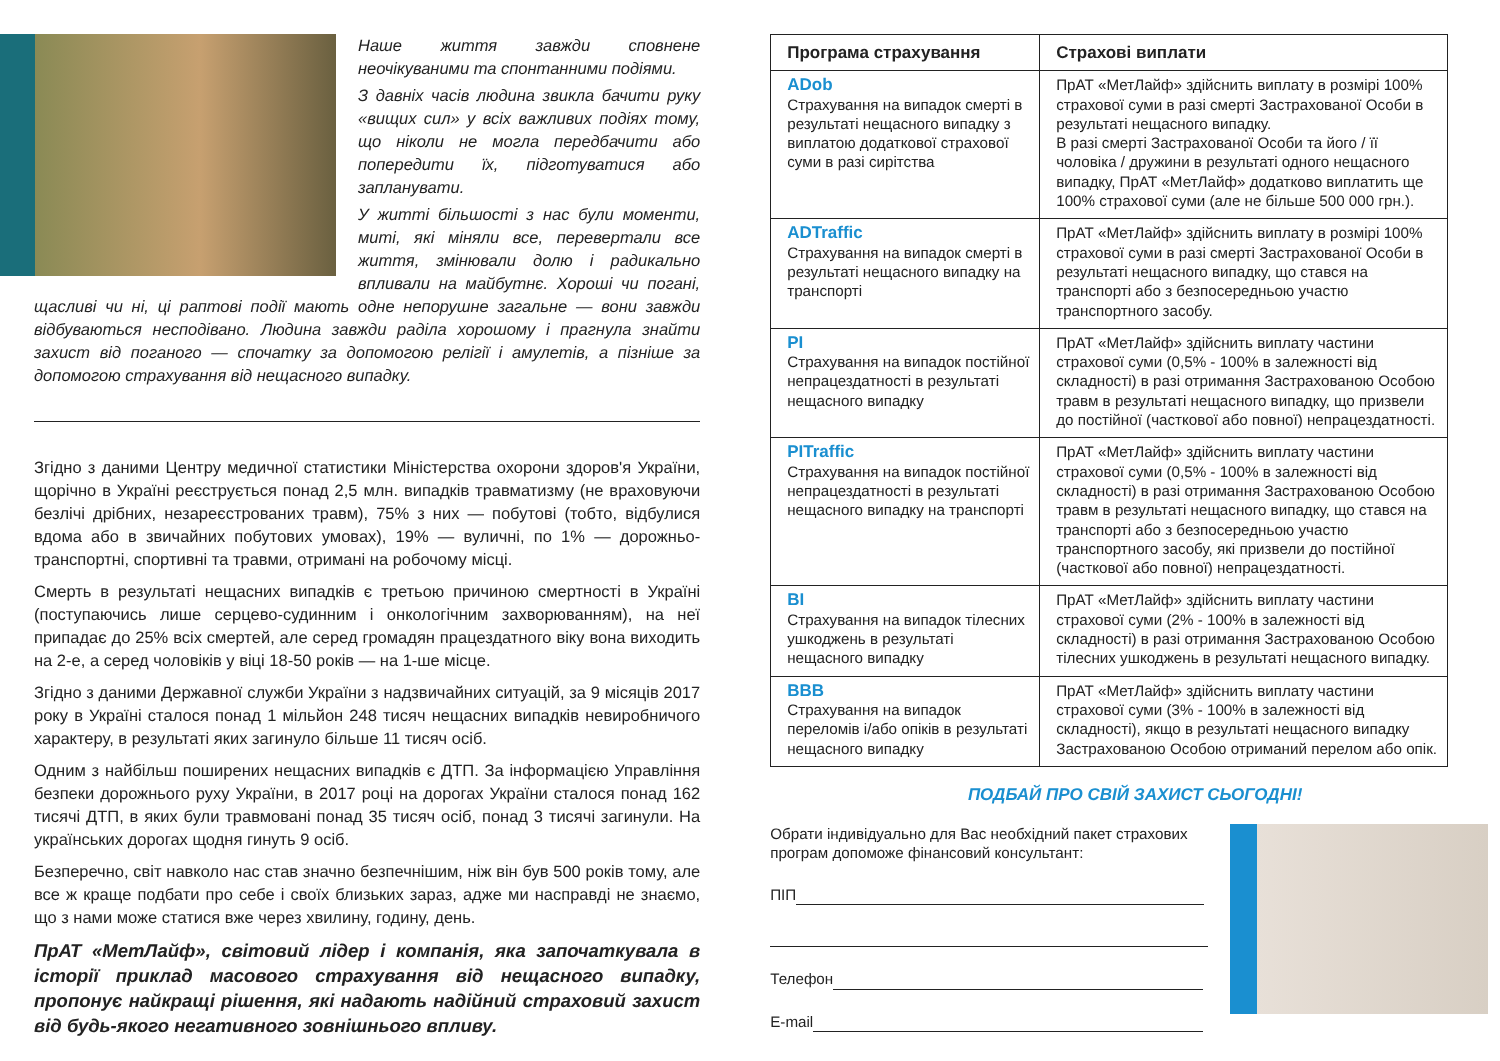Наше життя завжди сповнене неочікуваними та спонтанними подіями.
З давніх часів людина звикла бачити руку «вищих сил» у всіх важливих подіях тому, що ніколи не могла передбачити або попередити їх, підготуватися або запланувати.
У житті більшості з нас були моменти, миті, які міняли все, перевертали все життя, змінювали долю і радикально впливали на майбутнє. Хороші чи погані, щасливі чи ні, ці раптові події мають одне непорушне загальне — вони завжди відбуваються несподівано. Людина завжди раділа хорошому і прагнула знайти захист від поганого — спочатку за допомогою релігії і амулетів, а пізніше за допомогою страхування від нещасного випадку.
Згідно з даними Центру медичної статистики Міністерства охорони здоров'я України, щорічно в Україні реєструється понад 2,5 млн. випадків травматизму (не враховуючи безлічі дрібних, незареєстрованих травм), 75% з них — побутові (тобто, відбулися вдома або в звичайних побутових умовах), 19% — вуличні, по 1% — дорожньо-транспортні, спортивні та травми, отримані на робочому місці.
Смерть в результаті нещасних випадків є третьою причиною смертності в Україні (поступаючись лише серцево-судинним і онкологічним захворюванням), на неї припадає до 25% всіх смертей, але серед громадян працездатного віку вона виходить на 2-е, а серед чоловіків у віці 18-50 років — на 1-ше місце.
Згідно з даними Державної служби України з надзвичайних ситуацій, за 9 місяців 2017 року в Україні сталося понад 1 мільйон 248 тисяч нещасних випадків невиробничого характеру, в результаті яких загинуло більше 11 тисяч осіб.
Одним з найбільш поширених нещасних випадків є ДТП. За інформацією Управління безпеки дорожнього руху України, в 2017 році на дорогах України сталося понад 162 тисячі ДТП, в яких були травмовані понад 35 тисяч осіб, понад 3 тисячі загинули. На українських дорогах щодня гинуть 9 осіб.
Безперечно, світ навколо нас став значно безпечнішим, ніж він був 500 років тому, але все ж краще подбати про себе і своїх близьких зараз, адже ми насправді не знаємо, що з нами може статися вже через хвилину, годину, день.
ПрАТ «МетЛайф», світовий лідер і компанія, яка започаткувала в історії приклад масового страхування від нещасного випадку, пропонує найкращі рішення, які надають надійний страховий захист від будь-якого негативного зовнішнього впливу.
| Програма страхування | Страхові виплати |
| --- | --- |
| ADob Страхування на випадок смерті в результаті нещасного випадку з виплатою додаткової страхової суми в разі сирітства | ПрАТ «МетЛайф» здійснить виплату в розмірі 100% страхової суми в разі смерті Застрахованої Особи в результаті нещасного випадку. В разі смерті Застрахованої Особи та його / її чоловіка / дружини в результаті одного нещасного випадку, ПрАТ «МетЛайф» додатково виплатить ще 100% страхової суми (але не більше 500 000 грн.). |
| ADTraffic Страхування на випадок смерті в результаті нещасного випадку на транспорті | ПрАТ «МетЛайф» здійснить виплату в розмірі 100% страхової суми в разі смерті Застрахованої Особи в результаті нещасного випадку, що стався на транспорті або з безпосередньою участю транспортного засобу. |
| PI Страхування на випадок постійної непрацездатності в результаті нещасного випадку | ПрАТ «МетЛайф» здійснить виплату частини страхової суми (0,5% - 100% в залежності від складності) в разі отримання Застрахованою Особою травм в результаті нещасного випадку, що призвели до постійної (часткової або повної) непрацездатності. |
| PITraffic Страхування на випадок постійної непрацездатності в результаті нещасного випадку на транспорті | ПрАТ «МетЛайф» здійснить виплату частини страхової суми (0,5% - 100% в залежності від складності) в разі отримання Застрахованою Особою травм в результаті нещасного випадку, що стався на транспорті або з безпосередньою участю транспортного засобу, які призвели до постійної (часткової або повної) непрацездатності. |
| BI Страхування на випадок тілесних ушкоджень в результаті нещасного випадку | ПрАТ «МетЛайф» здійснить виплату частини страхової суми (2% - 100% в залежності від складності) в разі отримання Застрахованою Особою тілесних ушкоджень в результаті нещасного випадку. |
| BBB Страхування на випадок переломів і/або опіків в результаті нещасного випадку | ПрАТ «МетЛайф» здійснить виплату частини страхової суми (3% - 100% в залежності від складності), якщо в результаті нещасного випадку Застрахованою Особою отриманий перелом або опік. |
ПОДБАЙ ПРО СВІЙ ЗАХИСТ СЬОГОДНІ!
Обрати індивідуально для Вас необхідний пакет страхових програм допоможе фінансовий консультант:
ПІП
Телефон
E-mail